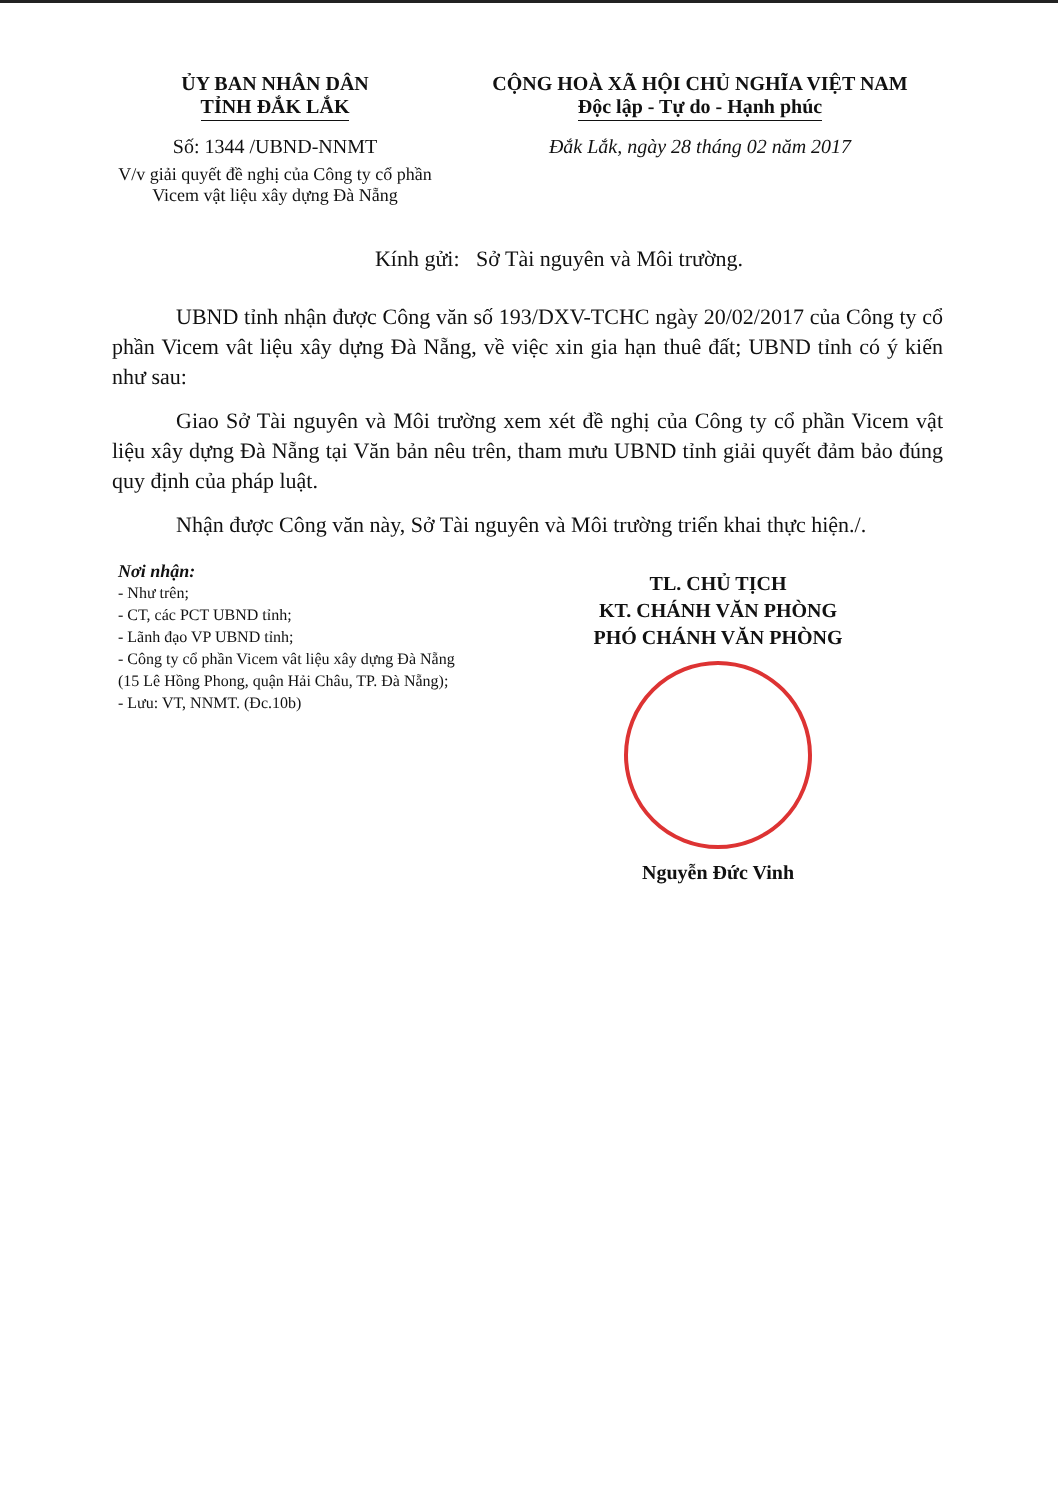ỦY BAN NHÂN DÂN
TỈNH ĐẮK LẮK
Số: 1344 /UBND-NNMT
V/v giải quyết đề nghị của Công ty cổ phần Vicem vật liệu xây dựng Đà Nẵng
CỘNG HOÀ XÃ HỘI CHỦ NGHĨA VIỆT NAM
Độc lập - Tự do - Hạnh phúc
Đắk Lắk, ngày 28 tháng 02 năm 2017
Kính gửi: Sở Tài nguyên và Môi trường.
UBND tỉnh nhận được Công văn số 193/DXV-TCHC ngày 20/02/2017 của Công ty cổ phần Vicem vât liệu xây dựng Đà Nẵng, về việc xin gia hạn thuê đất; UBND tỉnh có ý kiến như sau:
Giao Sở Tài nguyên và Môi trường xem xét đề nghị của Công ty cổ phần Vicem vật liệu xây dựng Đà Nẵng tại Văn bản nêu trên, tham mưu UBND tỉnh giải quyết đảm bảo đúng quy định của pháp luật.
Nhận được Công văn này, Sở Tài nguyên và Môi trường triển khai thực hiện./.
Nơi nhận:
- Như trên;
- CT, các PCT UBND tỉnh;
- Lãnh đạo VP UBND tỉnh;
- Công ty cổ phần Vicem vât liệu xây dựng Đà Nẵng (15 Lê Hồng Phong, quận Hải Châu, TP. Đà Nẵng);
- Lưu: VT, NNMT. (Đc.10b)
TL. CHỦ TỊCH
KT. CHÁNH VĂN PHÒNG
PHÓ CHÁNH VĂN PHÒNG
Nguyễn Đức Vinh